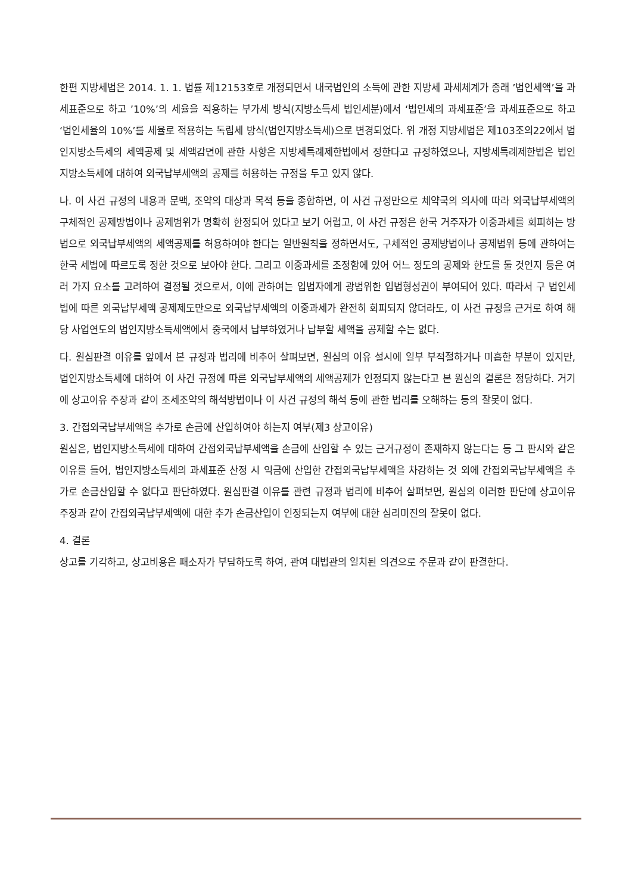한편 지방세법은 2014. 1. 1. 법률 제12153호로 개정되면서 내국법인의 소득에 관한 지방세 과세체계가 종래 ’법인세액’을 과세표준으로 하고 ’10%’의 세율을 적용하는 부가세 방식(지방소득세 법인세분)에서 ‘법인세의 과세표준’을 과세표준으로 하고 ‘법인세율의 10%’를 세율로 적용하는 독립세 방식(법인지방소득세)으로 변경되었다. 위 개정 지방세법은 제103조의22에서 법인지방소득세의 세액공제 및 세액감면에 관한 사항은 지방세특례제한법에서 정한다고 규정하였으나, 지방세특례제한법은 법인지방소득세에 대하여 외국납부세액의 공제를 허용하는 규정을 두고 있지 않다.
나. 이 사건 규정의 내용과 문맥, 조약의 대상과 목적 등을 종합하면, 이 사건 규정만으로 체약국의 의사에 따라 외국납부세액의 구체적인 공제방법이나 공제범위가 명확히 한정되어 있다고 보기 어렵고, 이 사건 규정은 한국 거주자가 이중과세를 회피하는 방법으로 외국납부세액의 세액공제를 허용하여야 한다는 일반원칙을 정하면서도, 구체적인 공제방법이나 공제범위 등에 관하여는 한국 세법에 따르도록 정한 것으로 보아야 한다. 그리고 이중과세를 조정함에 있어 어느 정도의 공제와 한도를 둘 것인지 등은 여러 가지 요소를 고려하여 결정될 것으로서, 이에 관하여는 입법자에게 광범위한 입법형성권이 부여되어 있다. 따라서 구 법인세법에 따른 외국납부세액 공제제도만으로 외국납부세액의 이중과세가 완전히 회피되지 않더라도, 이 사건 규정을 근거로 하여 해당 사업연도의 법인지방소득세액에서 중국에서 납부하였거나 납부할 세액을 공제할 수는 없다.
다. 원심판결 이유를 앞에서 본 규정과 법리에 비추어 살펴보면, 원심의 이유 설시에 일부 부적절하거나 미흡한 부분이 있지만, 법인지방소득세에 대하여 이 사건 규정에 따른 외국납부세액의 세액공제가 인정되지 않는다고 본 원심의 결론은 정당하다. 거기에 상고이유 주장과 같이 조세조약의 해석방법이나 이 사건 규정의 해석 등에 관한 법리를 오해하는 등의 잘못이 없다.
3. 간접외국납부세액을 추가로 손금에 산입하여야 하는지 여부(제3 상고이유)
원심은, 법인지방소득세에 대하여 간접외국납부세액을 손금에 산입할 수 있는 근거규정이 존재하지 않는다는 등 그 판시와 같은 이유를 들어, 법인지방소득세의 과세표준 산정 시 익금에 산입한 간접외국납부세액을 차감하는 것 외에 간접외국납부세액을 추가로 손금산입할 수 없다고 판단하였다. 원심판결 이유를 관련 규정과 법리에 비추어 살펴보면, 원심의 이러한 판단에 상고이유 주장과 같이 간접외국납부세액에 대한 추가 손금산입이 인정되는지 여부에 대한 심리미진의 잘못이 없다.
4. 결론
상고를 기각하고, 상고비용은 패소자가 부담하도록 하여, 관여 대법관의 일치된 의견으로 주문과 같이 판결한다.